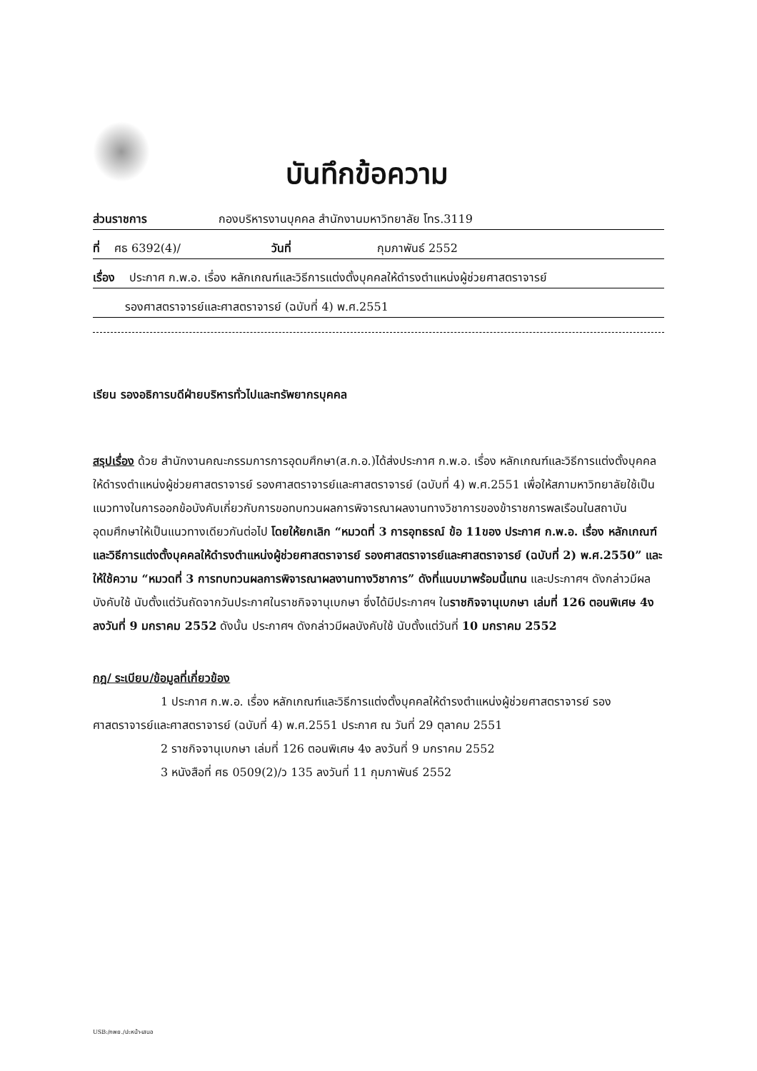บันทึกข้อความ
ส่วนราชการ กองบริหารงานบุคคล สำนักงานมหาวิทยาลัย โทร.3119
ที่ ศธ 6392(4)/ วันที่ กุมภาพันธ์ 2552
เรื่อง ประกาศ ก.พ.อ. เรื่อง หลักเกณฑ์และวิธีการแต่งตั้งบุคคลให้ดำรงตำแหน่งผู้ช่วยศาสตราจารย์
รองศาสตราจารย์และศาสตราจารย์ (ฉบับที่ 4) พ.ศ.2551
เรียน รองอธิการบดีฝ่ายบริหารทั่วไปและทรัพยากรบุคคล
สรุปเรื่อง ด้วย สำนักงานคณะกรรมการการอุดมศึกษา(ส.ก.อ.)ได้ส่งประกาศ ก.พ.อ. เรื่อง หลักเกณฑ์และวิธีการแต่งตั้งบุคคลให้ดำรงตำแหน่งผู้ช่วยศาสตราจารย์ รองศาสตราจารย์และศาสตราจารย์ (ฉบับที่ 4) พ.ศ.2551 เพื่อให้สภามหาวิทยาลัยใช้เป็นแนวทางในการออกข้อบังคับเกี่ยวกับการขอทบทวนผลการพิจารณาผลงานทางวิชาการของข้าราชการพลเรือนในสถาบันอุดมศึกษาให้เป็นแนวทางเดียวกันต่อไป โดยให้ยกเลิก “หมวดที่ 3 การอุทธรณ์ ข้อ 11ของ ประกาศ ก.พ.อ. เรื่อง หลักเกณฑ์และวิธีการแต่งตั้งบุคคลให้ดำรงตำแหน่งผู้ช่วยศาสตราจารย์ รองศาสตราจารย์และศาสตราจารย์ (ฉบับที่ 2) พ.ศ.2550” และให้ใช้ความ “หมวดที่ 3 การทบทวนผลการพิจารณาผลงานทางวิชาการ” ดังที่แนบมาพร้อมนี้แทน และประกาศฯ ดังกล่าวมีผลบังคับใช้ นับตั้งแต่วันถัดจากวันประกาศในราชกิจจานุเบกษา ซึ่งได้มีประกาศฯ ในราชกิจจานุเบกษา เล่มที่ 126 ตอนพิเศษ 4ง ลงวันที่ 9 มกราคม 2552 ดังนั้น ประกาศฯ ดังกล่าวมีผลบังคับใช้ นับตั้งแต่วันที่ 10 มกราคม 2552
กฎ/ ระเบียบ/ข้อมูลที่เกี่ยวข้อง
1 ประกาศ ก.พ.อ. เรื่อง หลักเกณฑ์และวิธีการแต่งตั้งบุคคลให้ดำรงตำแหน่งผู้ช่วยศาสตราจารย์ รองศาสตราจารย์และศาสตราจารย์ (ฉบับที่ 4) พ.ศ.2551 ประกาศ ณ วันที่ 29 ตุลาคม 2551
2 ราชกิจจานุเบกษา เล่มที่ 126 ตอนพิเศษ 4ง ลงวันที่ 9 มกราคม 2552
3 หนังสือที่ ศธ 0509(2)/ว 135 ลงวันที่ 11 กุมภาพันธ์ 2552
USB:/กพย./ปะหน้า-เสนอ